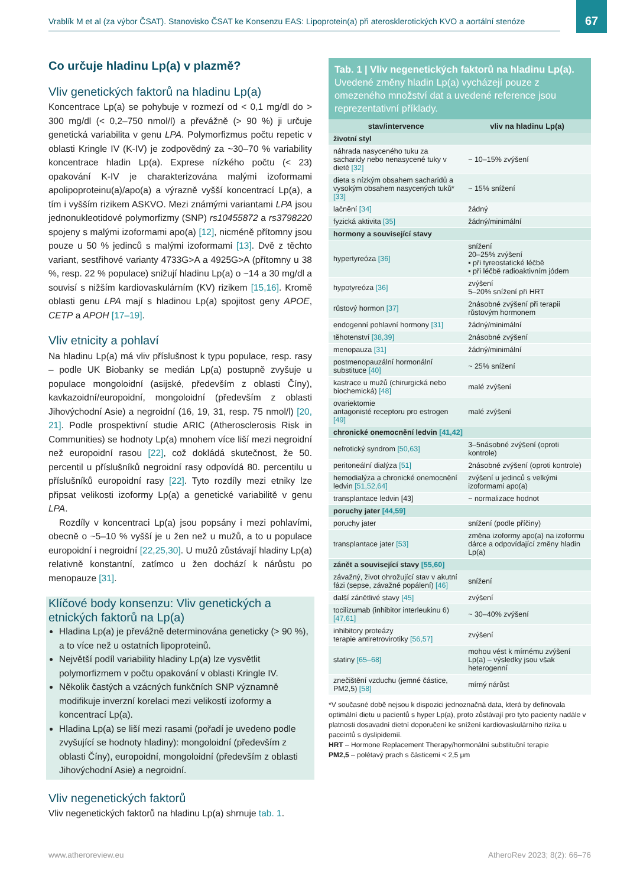Vrablík M et al (za výbor ČSAT). Stanovisko ČSAT ke Konsenzu EAS: Lipoprotein(a) při aterosklerotických KVO a aortální stenóze
67
Co určuje hladinu Lp(a) v plazmě?
Vliv genetických faktorů na hladinu Lp(a)
Koncentrace Lp(a) se pohybuje v rozmezí od < 0,1 mg/dl do > 300 mg/dl (< 0,2–750 nmol/l) a převážně (> 90 %) ji určuje genetická variabilita v genu LPA. Polymorfizmus počtu repetic v oblasti Kringle IV (K-IV) je zodpovědný za ~30–70 % variability koncentrace hladin Lp(a). Exprese nízkého počtu (< 23) opakování K-IV je charakterizována malými izoformami apolipoproteinu(a)/apo(a) a výrazně vyšší koncentrací Lp(a), a tím i vyšším rizikem ASKVO. Mezi známými variantami LPA jsou jednonukleotidové polymorfizmy (SNP) rs10455872 a rs3798220 spojeny s malými izoformami apo(a) [12], nicméně přítomny jsou pouze u 50 % jedinců s malými izoformami [13]. Dvě z těchto variant, sestřihové varianty 4733G>A a 4925G>A (přítomny u 38 %, resp. 22 % populace) snižují hladinu Lp(a) o ~14 a 30 mg/dl a souvisí s nižším kardiovaskulárním (KV) rizikem [15,16]. Kromě oblasti genu LPA mají s hladinou Lp(a) spojitost geny APOE, CETP a APOH [17–19].
Vliv etnicity a pohlaví
Na hladinu Lp(a) má vliv příslušnost k typu populace, resp. rasy – podle UK Biobanky se medián Lp(a) postupně zvyšuje u populace mongoloidní (asijské, především z oblasti Číny), kavkazoidní/europoidní, mongoloidní (především z oblasti Jihovýchodní Asie) a negroidní (16, 19, 31, resp. 75 nmol/l) [20, 21]. Podle prospektivní studie ARIC (Atherosclerosis Risk in Communities) se hodnoty Lp(a) mnohem více liší mezi negroidní než europoidní rasou [22], což dokládá skutečnost, že 50. percentil u příslušníků negroidní rasy odpovídá 80. percentilu u příslušníků europoidní rasy [22]. Tyto rozdíly mezi etniky lze připsat velikosti izoformy Lp(a) a genetické variabilitě v genu LPA.
Rozdíly v koncentraci Lp(a) jsou popsány i mezi pohlavími, obecně o ~5–10 % vyšší je u žen než u mužů, a to u populace europoidní i negroidní [22,25,30]. U mužů zůstávají hladiny Lp(a) relativně konstantní, zatímco u žen dochází k nárůstu po menopauze [31].
Klíčové body konsenzu: Vliv genetických a etnických faktorů na Lp(a)
Hladina Lp(a) je převážně determinována geneticky (> 90 %), a to více než u ostatních lipoproteinů.
Největší podíl variability hladiny Lp(a) lze vysvětlit polymorfizmem v počtu opakování v oblasti Kringle IV.
Několik častých a vzácných funkčních SNP významně modifikuje inverzní korelaci mezi velikostí izoformy a koncentrací Lp(a).
Hladina Lp(a) se liší mezi rasami (pořadí je uvedeno podle zvyšující se hodnoty hladiny): mongoloidní (především z oblasti Číny), europoidní, mongoloidní (především z oblasti Jihovýchodní Asie) a negroidní.
Vliv negenetických faktorů
Vliv negenetických faktorů na hladinu Lp(a) shrnuje tab. 1.
Tab. 1 | Vliv negenetických faktorů na hladinu Lp(a). Uvedené změny hladin Lp(a) vycházejí pouze z omezeného množství dat a uvedené reference jsou reprezentativní příklady.
| stav/intervence | vliv na hladinu Lp(a) |
| --- | --- |
| životní styl | |
| náhrada nasyceného tuku za sacharidy nebo nenasycené tuky v dietě [32] | ~ 10–15% zvýšení |
| dieta s nízkým obsahem sacharidů a vysokým obsahem nasycených tuků* [33] | ~ 15% snížení |
| lačnění [34] | žádný |
| fyzická aktivita [35] | žádný/minimální |
| hormony a související stavy | |
| hypertyreóza [36] | snížení 20–25% zvýšení ▪ při tyreostatické léčbě ▪ při léčbě radioaktivním jódem |
| hypotyreóza [36] | zvýšení 5–20% snížení při HRT |
| růstový hormon [37] | 2násobné zvýšení při terapii růstovým hormonem |
| endogenní pohlavní hormony [31] | žádný/minimální |
| těhotenství [38,39] | 2násobné zvýšení |
| menopauza [31] | žádný/minimální |
| postmenopauzální hormonální substituce [40] | ~ 25% snížení |
| kastrace u mužů (chirurgická nebo biochemická) [48] | malé zvýšení |
| ovariektomie antagonisté receptoru pro estrogen [49] | malé zvýšení |
| chronické onemocnění ledvin [41,42] | |
| nefrotický syndrom [50,63] | 3–5násobné zvýšení (oproti kontrole) |
| peritoneální dialýza [51] | 2násobné zvýšení (oproti kontrole) |
| hemodialýza a chronické onemocnění ledvin [51,52,64] | zvýšení u jedinců s velkými izoformami apo(a) |
| transplantace ledvin [43] | ~ normalizace hodnot |
| poruchy jater [44,59] | |
| poruchy jater | snížení (podle příčiny) |
| transplantace jater [53] | změna izoformy apo(a) na izoformu dárce a odpovídající změny hladin Lp(a) |
| zánět a související stavy [55,60] | |
| závažný, život ohrožující stav v akutní fázi (sepse, závažné popálení) [46] | snížení |
| další zánětlivé stavy [45] | zvýšení |
| tocilizumab (inhibitor interleukinu 6) [47,61] | ~ 30–40% zvýšení |
| inhibitory proteázy terapie antiretrovirotiky [56,57] | zvýšení |
| statiny [65–68] | mohou vést k mírnému zvýšení Lp(a) – výsledky jsou však heterogenní |
| znečištění vzduchu (jemné částice, PM2,5) [58] | mírný nárůst |
*V současné době nejsou k dispozici jednoznačná data, která by definovala optimální dietu u pacientů s hyper Lp(a), proto zůstávají pro tyto pacienty nadále v platnosti dosavadní dietní doporučení ke snížení kardiovaskulárního rizika u paceintů s dyslipidemií.
HRT – Hormone Replacement Therapy/hormonální substituční terapie
PM2,5 – polétavý prach s částicemi < 2,5 μm
www.atheroreview.eu AtheroRev 2023; 8(2): 66–76